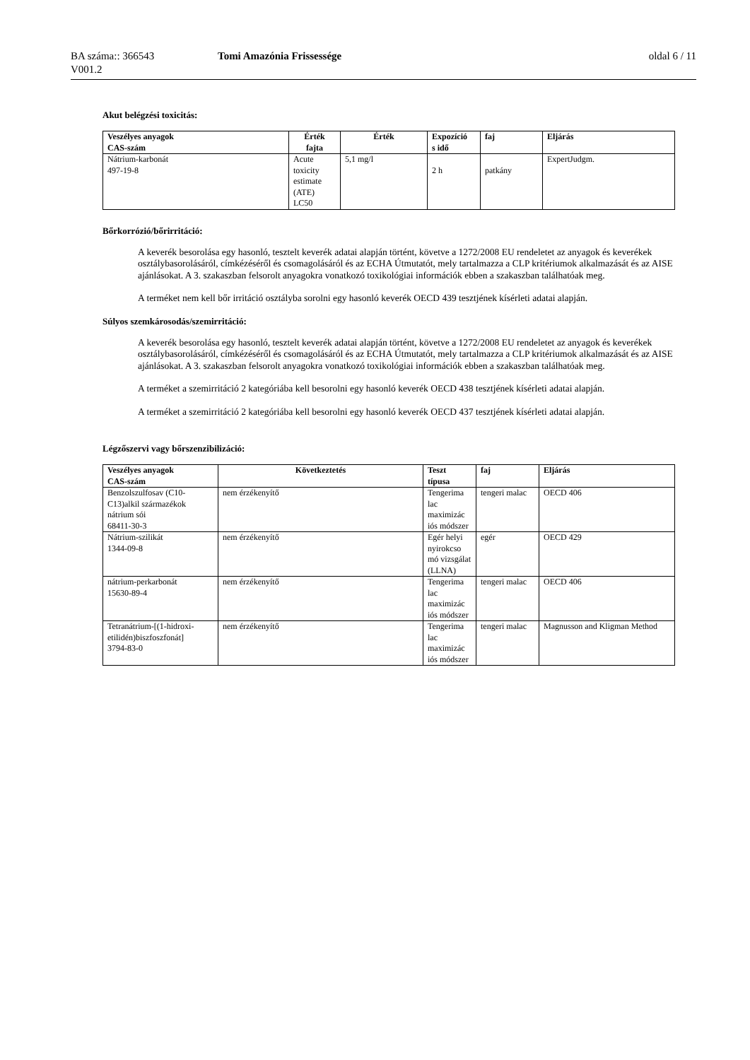BA száma:: 366543
V001.2
Tomi Amazónia Frissessége oldal 6 / 11
Akut belégzési toxicitás:
| Veszélyes anyagok CAS-szám | Érték fajta | Érték | Expozíció s idő | faj | Eljárás |
| --- | --- | --- | --- | --- | --- |
| Nátrium-karbonát 497-19-8 | Acute toxicity estimate (ATE) LC50 | 5,1 mg/l | 2 h | patkány | ExpertJudgm. |
Bőrkorrózió/bőrirritáció:
A keverék besorolása egy hasonló, tesztelt keverék adatai alapján történt, követve a 1272/2008 EU rendeletet az anyagok és keverékek osztálybasorolásáról, címkézéséről és csomagolásáról és az ECHA Útmutatót, mely tartalmazza a CLP kritériumok alkalmazását és az AISE ajánlásokat. A 3. szakaszban felsorolt anyagokra vonatkozó toxikológiai információk ebben a szakaszban találhatóak meg.
A terméket nem kell bőr irritáció osztályba sorolni egy hasonló keverék OECD 439 tesztjének kísérleti adatai alapján.
Súlyos szemkárosodás/szemirritáció:
A keverék besorolása egy hasonló, tesztelt keverék adatai alapján történt, követve a 1272/2008 EU rendeletet az anyagok és keverékek osztálybasorolásáról, címkézéséről és csomagolásáról és az ECHA Útmutatót, mely tartalmazza a CLP kritériumok alkalmazását és az AISE ajánlásokat. A 3. szakaszban felsorolt anyagokra vonatkozó toxikológiai információk ebben a szakaszban találhatóak meg.
A terméket a szemirritáció 2 kategóriába kell besorolni egy hasonló keverék OECD 438 tesztjének kísérleti adatai alapján.
A terméket a szemirritáció 2 kategóriába kell besorolni egy hasonló keverék OECD 437 tesztjének kísérleti adatai alapján.
Légzőszervi vagy bőrszenzibilizáció:
| Veszélyes anyagok CAS-szám | Következtetés | Teszt típusa | faj | Eljárás |
| --- | --- | --- | --- | --- |
| Benzolszulfosav (C10-C13)alkil származékok nátrium sói 68411-30-3 | nem érzékenyítő | Tengerima lac maximizác iós módszer | tengeri malac | OECD 406 |
| Nátrium-szilikát 1344-09-8 | nem érzékenyítő | Egér helyi nyirokcso mó vizsgálat (LLNA) | egér | OECD 429 |
| nátrium-perkarbonát 15630-89-4 | nem érzékenyítő | Tengerima lac maximizác iós módszer | tengeri malac | OECD 406 |
| Tetranátrium-[(1-hidroxi-etilidén)biszfoszfonát] 3794-83-0 | nem érzékenyítő | Tengerima lac maximizác iós módszer | tengeri malac | Magnusson and Kligman Method |